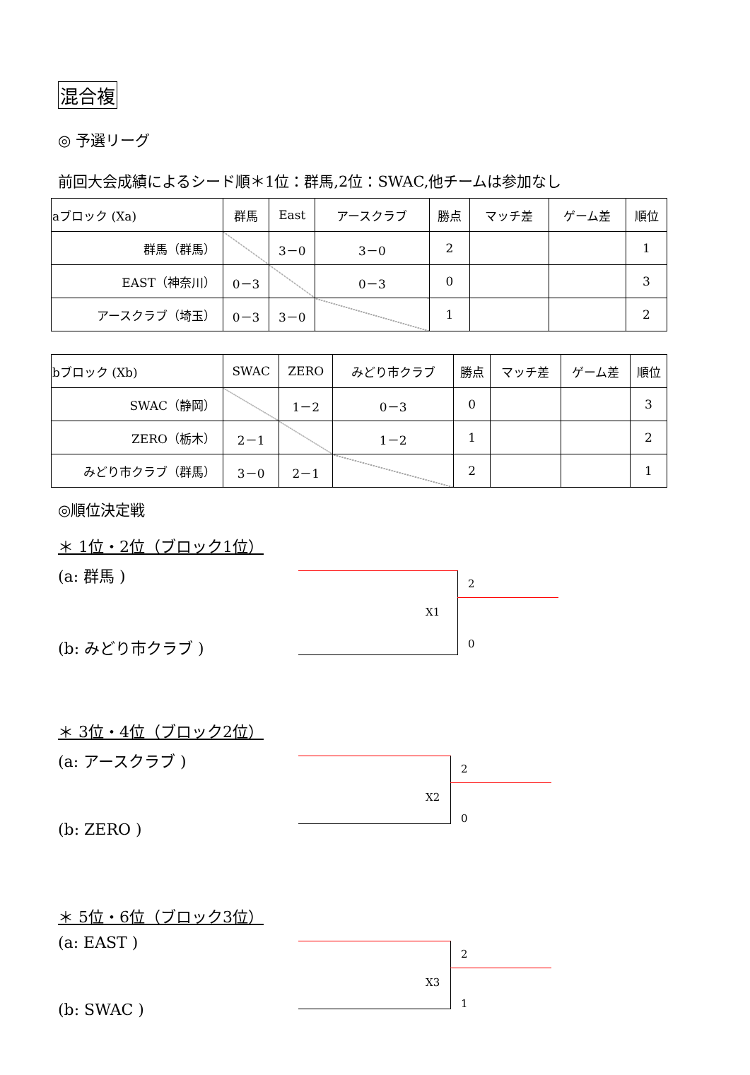混合複
◎ 予選リーグ
前回大会成績によるシード順＊1位：群馬,2位：SWAC,他チームは参加なし
| aブロック (Xa) | 群馬 | East | アースクラブ | 勝点 | マッチ差 | ゲーム差 | 順位 |
| 群馬（群馬） | | 3－0 | 3－0 | 2 | | | 1 |
| EAST（神奈川） | 0－3 | | 0－3 | 0 | | | 3 |
| アースクラブ（埼玉） | 0－3 | 3－0 | | 1 | | | 2 |
| bブロック (Xb) | SWAC | ZERO | みどり市クラブ | 勝点 | マッチ差 | ゲーム差 | 順位 |
| SWAC（静岡） | | 1－2 | 0－3 | 0 | | | 3 |
| ZERO（栃木） | 2－1 | | 1－2 | 1 | | | 2 |
| みどり市クラブ（群馬） | 3－0 | 2－1 | | 2 | | | 1 |
◎順位決定戦
＊ 1位・2位（ブロック1位）
(a: 群馬 )
(b: みどり市クラブ )
X1
2
0
＊ 3位・4位（ブロック2位）
(a: アースクラブ )
(b: ZERO )
X2
2
0
＊ 5位・6位（ブロック3位）
(a: EAST )
(b: SWAC )
X3
2
1